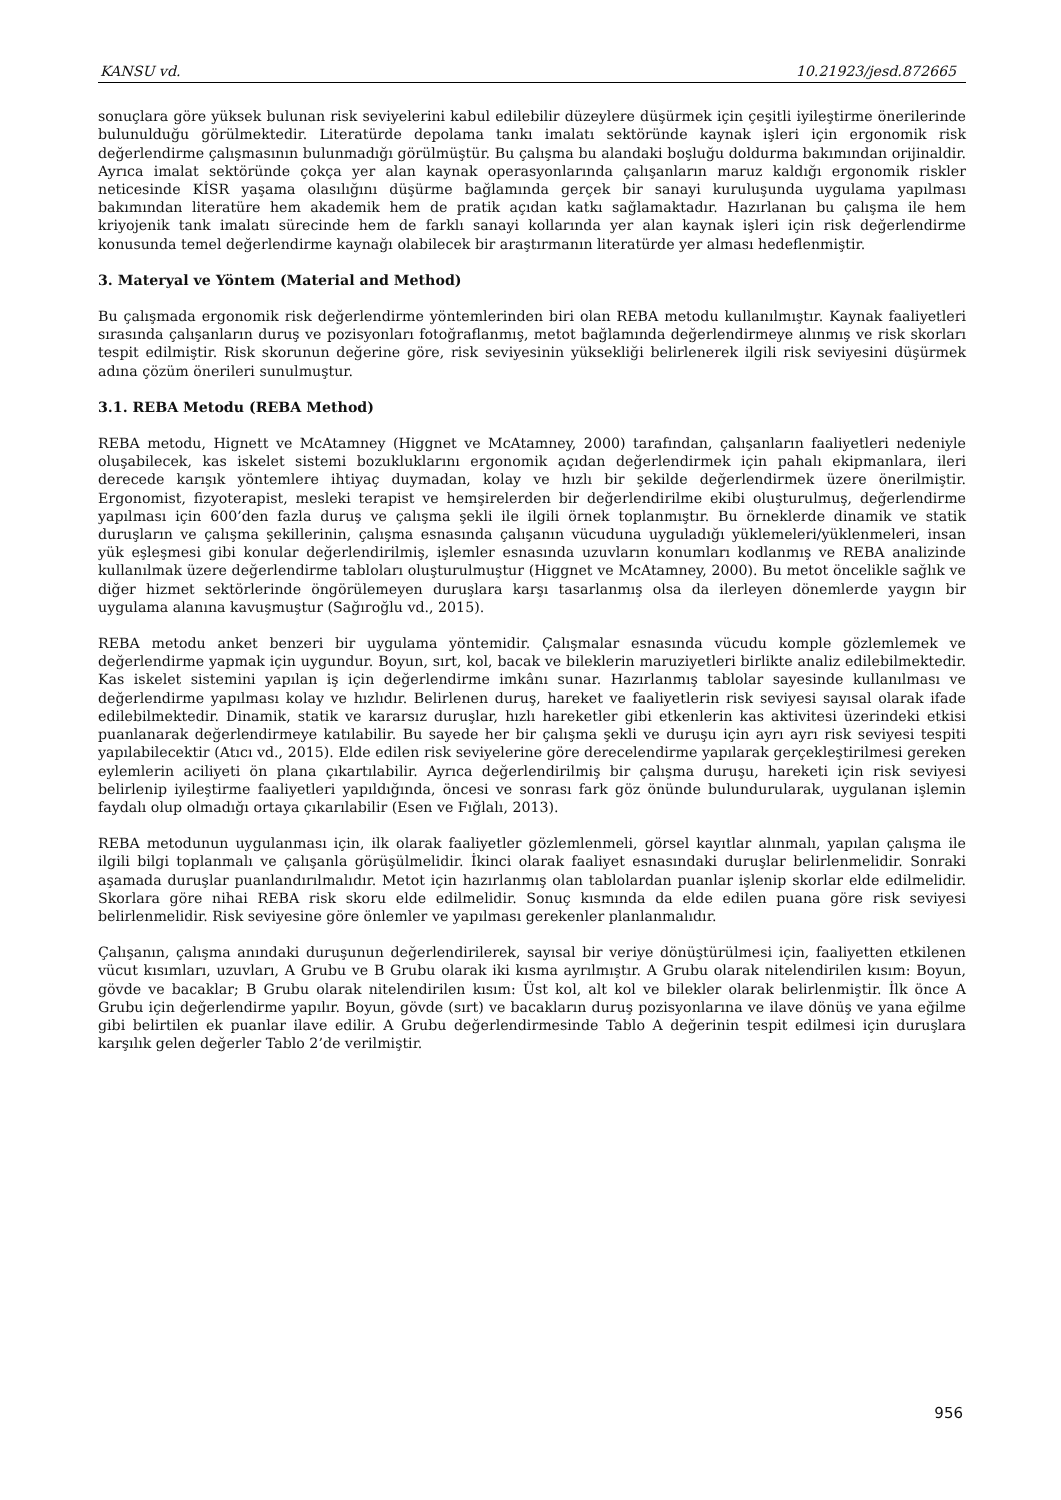KANSU vd. 10.21923/jesd.872665
sonuçlara göre yüksek bulunan risk seviyelerini kabul edilebilir düzeylere düşürmek için çeşitli iyileştirme önerilerinde bulunulduğu görülmektedir. Literatürde depolama tankı imalatı sektöründe kaynak işleri için ergonomik risk değerlendirme çalışmasının bulunmadığı görülmüştür. Bu çalışma bu alandaki boşluğu doldurma bakımından orijinaldir. Ayrıca imalat sektöründe çokça yer alan kaynak operasyonlarında çalışanların maruz kaldığı ergonomik riskler neticesinde KİSR yaşama olasılığını düşürme bağlamında gerçek bir sanayi kuruluşunda uygulama yapılması bakımından literatüre hem akademik hem de pratik açıdan katkı sağlamaktadır. Hazırlanan bu çalışma ile hem kriyojenik tank imalatı sürecinde hem de farklı sanayi kollarında yer alan kaynak işleri için risk değerlendirme konusunda temel değerlendirme kaynağı olabilecek bir araştırmanın literatürde yer alması hedeflenmiştir.
3. Materyal ve Yöntem (Material and Method)
Bu çalışmada ergonomik risk değerlendirme yöntemlerinden biri olan REBA metodu kullanılmıştır. Kaynak faaliyetleri sırasında çalışanların duruş ve pozisyonları fotoğraflanmış, metot bağlamında değerlendirmeye alınmış ve risk skorları tespit edilmiştir. Risk skorunun değerine göre, risk seviyesinin yüksekliği belirlenerek ilgili risk seviyesini düşürmek adına çözüm önerileri sunulmuştur.
3.1. REBA Metodu (REBA Method)
REBA metodu, Hignett ve McAtamney (Higgnet ve McAtamney, 2000) tarafından, çalışanların faaliyetleri nedeniyle oluşabilecek, kas iskelet sistemi bozukluklarını ergonomik açıdan değerlendirmek için pahalı ekipmanlara, ileri derecede karışık yöntemlere ihtiyaç duymadan, kolay ve hızlı bir şekilde değerlendirmek üzere önerilmiştir. Ergonomist, fizyoterapist, mesleki terapist ve hemşirelerden bir değerlendirilme ekibi oluşturulmuş, değerlendirme yapılması için 600’den fazla duruş ve çalışma şekli ile ilgili örnek toplanmıştır. Bu örneklerde dinamik ve statik duruşların ve çalışma şekillerinin, çalışma esnasında çalışanın vücuduna uyguladığı yüklemeleri/yüklenmeleri, insan yük eşleşmesi gibi konular değerlendirilmiş, işlemler esnasında uzuvların konumları kodlanmış ve REBA analizinde kullanılmak üzere değerlendirme tabloları oluşturulmuştur (Higgnet ve McAtamney, 2000). Bu metot öncelikle sağlık ve diğer hizmet sektörlerinde öngörülemeyen duruşlara karşı tasarlanmış olsa da ilerleyen dönemlerde yaygın bir uygulama alanına kavuşmuştur (Sağıroğlu vd., 2015).
REBA metodu anket benzeri bir uygulama yöntemidir. Çalışmalar esnasında vücudu komple gözlemlemek ve değerlendirme yapmak için uygundur. Boyun, sırt, kol, bacak ve bileklerin maruziyetleri birlikte analiz edilebilmektedir. Kas iskelet sistemini yapılan iş için değerlendirme imkânı sunar. Hazırlanmış tablolar sayesinde kullanılması ve değerlendirme yapılması kolay ve hızlıdır. Belirlenen duruş, hareket ve faaliyetlerin risk seviyesi sayısal olarak ifade edilebilmektedir. Dinamik, statik ve kararsız duruşlar, hızlı hareketler gibi etkenlerin kas aktivitesi üzerindeki etkisi puanlanarak değerlendirmeye katılabilir. Bu sayede her bir çalışma şekli ve duruşu için ayrı ayrı risk seviyesi tespiti yapılabilecektir (Atıcı vd., 2015). Elde edilen risk seviyelerine göre derecelendirme yapılarak gerçekleştirilmesi gereken eylemlerin aciliyeti ön plana çıkartılabilir. Ayrıca değerlendirilmiş bir çalışma duruşu, hareketi için risk seviyesi belirlenip iyileştirme faaliyetleri yapıldığında, öncesi ve sonrası fark göz önünde bulundurularak, uygulanan işlemin faydalı olup olmadığı ortaya çıkarılabilir (Esen ve Fığlalı, 2013).
REBA metodunun uygulanması için, ilk olarak faaliyetler gözlemlenmeli, görsel kayıtlar alınmalı, yapılan çalışma ile ilgili bilgi toplanmalı ve çalışanla görüşülmelidir. İkinci olarak faaliyet esnasındaki duruşlar belirlenmelidir. Sonraki aşamada duruşlar puanlandırılmalıdır. Metot için hazırlanmış olan tablolardan puanlar işlenip skorlar elde edilmelidir. Skorlara göre nihai REBA risk skoru elde edilmelidir. Sonuç kısmında da elde edilen puana göre risk seviyesi belirlenmelidir. Risk seviyesine göre önlemler ve yapılması gerekenler planlanmalıdır.
Çalışanın, çalışma anındaki duruşunun değerlendirilerek, sayısal bir veriye dönüştürülmesi için, faaliyetten etkilenen vücut kısımları, uzuvları, A Grubu ve B Grubu olarak iki kısma ayrılmıştır. A Grubu olarak nitelendirilen kısım: Boyun, gövde ve bacaklar; B Grubu olarak nitelendirilen kısım: Üst kol, alt kol ve bilekler olarak belirlenmiştir. İlk önce A Grubu için değerlendirme yapılır. Boyun, gövde (sırt) ve bacakların duruş pozisyonlarına ve ilave dönüş ve yana eğilme gibi belirtilen ek puanlar ilave edilir. A Grubu değerlendirmesinde Tablo A değerinin tespit edilmesi için duruşlara karşılık gelen değerler Tablo 2’de verilmiştir.
956